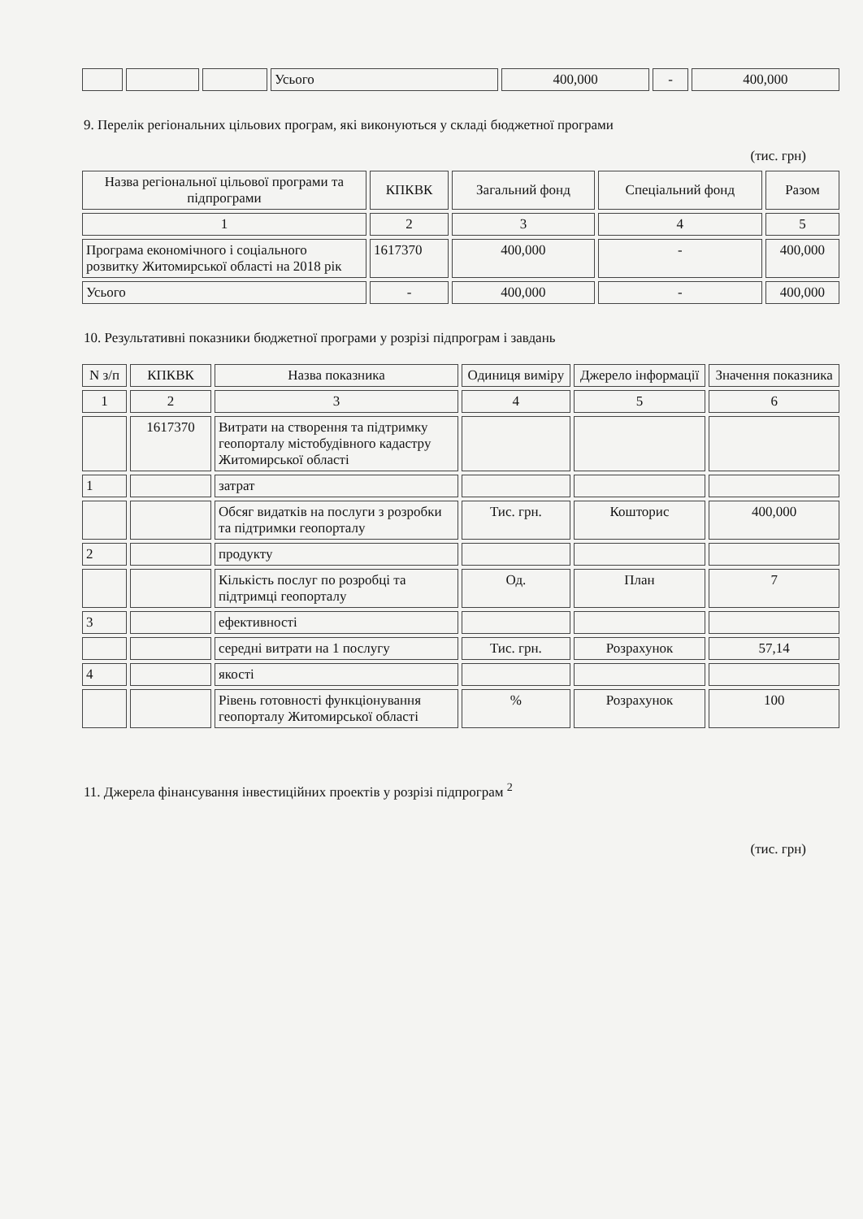| | | | Усього | 400,000 | - | 400,000 |
9. Перелік регіональних цільових програм, які виконуються у складі бюджетної програми
(тис. грн)
| Назва регіональної цільової програми та підпрограми | КПКВК | Загальний фонд | Спеціальний фонд | Разом |
| --- | --- | --- | --- | --- |
| 1 | 2 | 3 | 4 | 5 |
| Програма економічного і соціального розвитку Житомирської області на 2018 рік | 1617370 | 400,000 | - | 400,000 |
| Усього | - | 400,000 | - | 400,000 |
10. Результативні показники бюджетної програми у розрізі підпрограм і завдань
| N з/п | КПКВК | Назва показника | Одиниця виміру | Джерело інформації | Значення показника |
| --- | --- | --- | --- | --- | --- |
| 1 | 2 | 3 | 4 | 5 | 6 |
| | 1617370 | Витрати на створення та підтримку геопорталу містобудівного кадастру Житомирської області | | | |
| 1 | | затрат | | | |
| | | Обсяг видатків на послуги з розробки та підтримки геопорталу | Тис. грн. | Кошторис | 400,000 |
| 2 | | продукту | | | |
| | | Кількість послуг по розробці та підтримці геопорталу | Од. | План | 7 |
| 3 | | ефективності | | | |
| | | середні витрати на 1 послугу | Тис. грн. | Розрахунок | 57,14 |
| 4 | | якості | | | |
| | | Рівень готовності функціонування геопорталу Житомирської області | % | Розрахунок | 100 |
11. Джерела фінансування інвестиційних проектів у розрізі підпрограм <sup>2</sup>
(тис. грн)